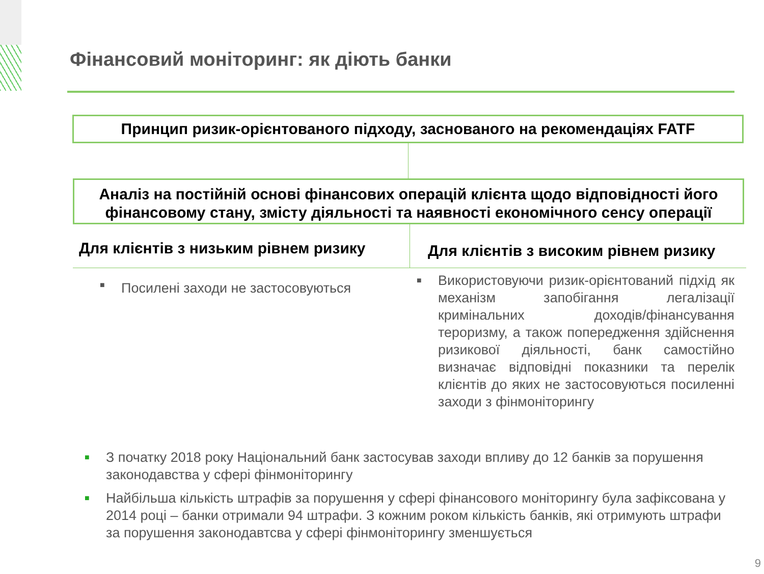Фінансовий моніторинг: як діють банки
Принцип ризик-орієнтованого підходу, заснованого на рекомендаціях FATF
Аналіз на постійній основі фінансових операцій клієнта щодо відповідності його фінансовому стану, змісту діяльності та наявності економічного сенсу операції
Для клієнтів з низьким рівнем ризику
Для клієнтів з високим рівнем ризику
■ Посилені заходи не застосовуються
■ Використовуючи ризик-орієнтований підхід як механізм запобігання легалізації кримінальних доходів/фінансування тероризму, а також попередження здійснення ризикової діяльності, банк самостійно визначає відповідні показники та перелік клієнтів до яких не застосовуються посиленні заходи з фінмоніторингу
■ З початку 2018 року Національний банк застосував заходи впливу до 12 банків за порушення законодавства у сфері фінмоніторингу
■ Найбільша кількість штрафів за порушення у сфері фінансового моніторингу була зафіксована у 2014 році – банки отримали 94 штрафи. З кожним роком кількість банків, які отримують штрафи за порушення законодавтсва у сфері фінмоніторингу зменшується
9